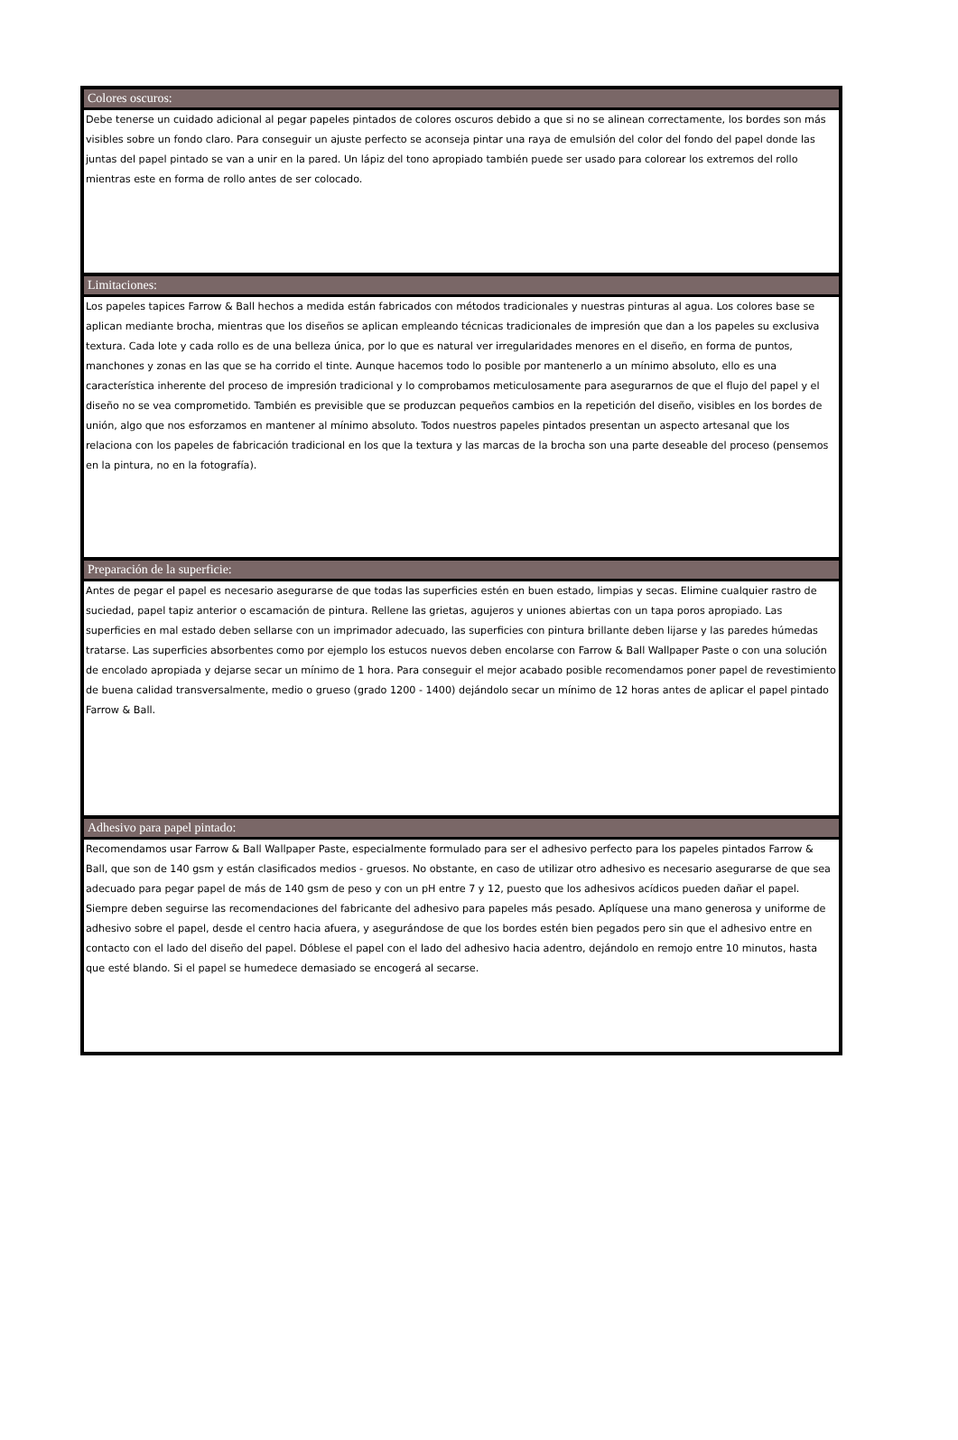Colores oscuros:
Debe tenerse un cuidado adicional al pegar papeles pintados de colores oscuros debido a que si no se alinean correctamente, los bordes son más visibles sobre un fondo claro. Para conseguir un ajuste perfecto se aconseja pintar una raya de emulsión del color del fondo del papel donde las juntas del papel pintado se van a unir en la pared. Un lápiz del tono apropiado también puede ser usado para colorear los extremos del rollo mientras este en forma de rollo antes de ser colocado.
Limitaciones:
Los papeles tapices Farrow & Ball hechos a medida están fabricados con métodos tradicionales y nuestras pinturas al agua. Los colores base se aplican mediante brocha, mientras que los diseños se aplican empleando técnicas tradicionales de impresión que dan a los papeles su exclusiva textura. Cada lote y cada rollo es de una belleza única, por lo que es natural ver irregularidades menores en el diseño, en forma de puntos, manchones y zonas en las que se ha corrido el tinte. Aunque hacemos todo lo posible por mantenerlo a un mínimo absoluto, ello es una característica inherente del proceso de impresión tradicional y lo comprobamos meticulosamente para asegurarnos de que el flujo del papel y el diseño no se vea comprometido. También es previsible que se produzcan pequeños cambios en la repetición del diseño, visibles en los bordes de unión, algo que nos esforzamos en mantener al mínimo absoluto. Todos nuestros papeles pintados presentan un aspecto artesanal que los relaciona con los papeles de fabricación tradicional en los que la textura y las marcas de la brocha son una parte deseable del proceso (pensemos en la pintura, no en la fotografía).
Preparación de la superficie:
Antes de pegar el papel es necesario asegurarse de que todas las superficies estén en buen estado, limpias y secas. Elimine cualquier rastro de suciedad, papel tapiz anterior o escamación de pintura. Rellene las grietas, agujeros y uniones abiertas con un tapa poros apropiado. Las superficies en mal estado deben sellarse con un imprimador adecuado, las superficies con pintura brillante deben lijarse y las paredes húmedas tratarse. Las superficies absorbentes como por ejemplo los estucos nuevos deben encolarse con Farrow & Ball Wallpaper Paste o con una solución de encolado apropiada y dejarse secar un mínimo de 1 hora. Para conseguir el mejor acabado posible recomendamos poner papel de revestimiento de buena calidad transversalmente, medio o grueso (grado 1200 - 1400) dejándolo secar un mínimo de 12 horas antes de aplicar el papel pintado Farrow & Ball.
Adhesivo para papel pintado:
Recomendamos usar Farrow & Ball Wallpaper Paste, especialmente formulado para ser el adhesivo perfecto para los papeles pintados Farrow & Ball, que son de 140 gsm y están clasificados medios - gruesos. No obstante, en caso de utilizar otro adhesivo es necesario asegurarse de que sea adecuado para pegar papel de más de 140 gsm de peso y con un pH entre 7 y 12, puesto que los adhesivos acídicos pueden dañar el papel. Siempre deben seguirse las recomendaciones del fabricante del adhesivo para papeles más pesado. Aplíquese una mano generosa y uniforme de adhesivo sobre el papel, desde el centro hacia afuera, y asegurándose de que los bordes estén bien pegados pero sin que el adhesivo entre en contacto con el lado del diseño del papel. Dóblese el papel con el lado del adhesivo hacia adentro, dejándolo en remojo entre 10 minutos, hasta que esté blando. Si el papel se humedece demasiado se encogerá al secarse.